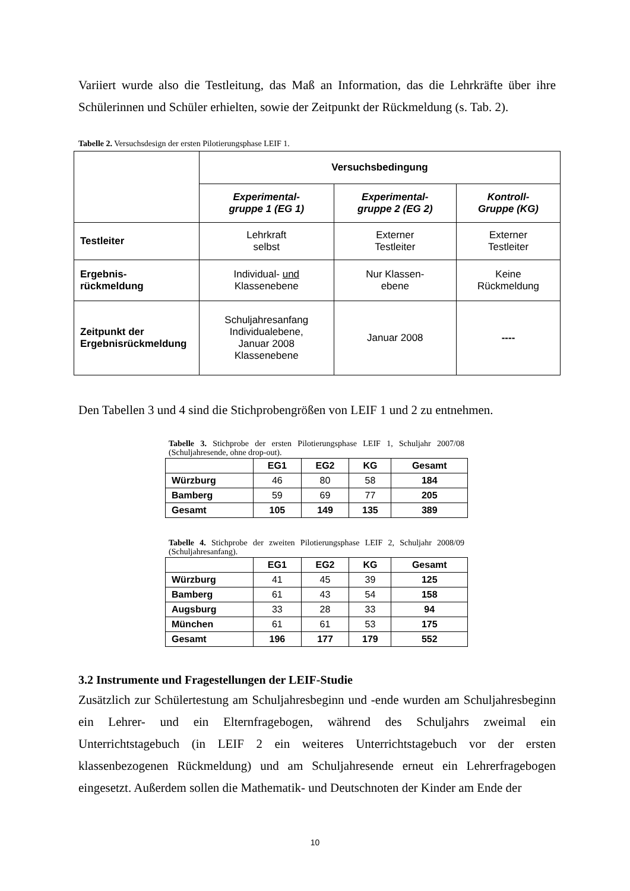Variiert wurde also die Testleitung, das Maß an Information, das die Lehrkräfte über ihre Schülerinnen und Schüler erhielten, sowie der Zeitpunkt der Rückmeldung (s. Tab. 2).
Tabelle 2. Versuchsdesign der ersten Pilotierungsphase LEIF 1.
| | Versuchsbedingung | | |
| | Experimental- gruppe 1 (EG 1) | Experimental- gruppe 2 (EG 2) | Kontroll- Gruppe (KG) |
| Testleiter | Lehrkraft selbst | Externer Testleiter | Externer Testleiter |
| Ergebnis- rückmeldung | Individual- und Klassenebene | Nur Klassen- ebene | Keine Rückmeldung |
| Zeitpunkt der Ergebnisrückmeldung | Schuljahresanfang Individualebene, Januar 2008 Klassenebene | Januar 2008 | ---- |
Den Tabellen 3 und 4 sind die Stichprobengrößen von LEIF 1 und 2 zu entnehmen.
Tabelle 3. Stichprobe der ersten Pilotierungsphase LEIF 1, Schuljahr 2007/08 (Schuljahresende, ohne drop-out).
| | EG1 | EG2 | KG | Gesamt |
| --- | --- | --- | --- | --- |
| Würzburg | 46 | 80 | 58 | 184 |
| Bamberg | 59 | 69 | 77 | 205 |
| Gesamt | 105 | 149 | 135 | 389 |
Tabelle 4. Stichprobe der zweiten Pilotierungsphase LEIF 2, Schuljahr 2008/09 (Schuljahresanfang).
| | EG1 | EG2 | KG | Gesamt |
| --- | --- | --- | --- | --- |
| Würzburg | 41 | 45 | 39 | 125 |
| Bamberg | 61 | 43 | 54 | 158 |
| Augsburg | 33 | 28 | 33 | 94 |
| München | 61 | 61 | 53 | 175 |
| Gesamt | 196 | 177 | 179 | 552 |
3.2 Instrumente und Fragestellungen der LEIF-Studie
Zusätzlich zur Schülertestung am Schuljahresbeginn und -ende wurden am Schuljahresbeginn ein Lehrer- und ein Elternfragebogen, während des Schuljahrs zweimal ein Unterrichtstagebuch (in LEIF 2 ein weiteres Unterrichtstagebuch vor der ersten klassenbezogenen Rückmeldung) und am Schuljahresende erneut ein Lehrerfragebogen eingesetzt. Außerdem sollen die Mathematik- und Deutschnoten der Kinder am Ende der
10